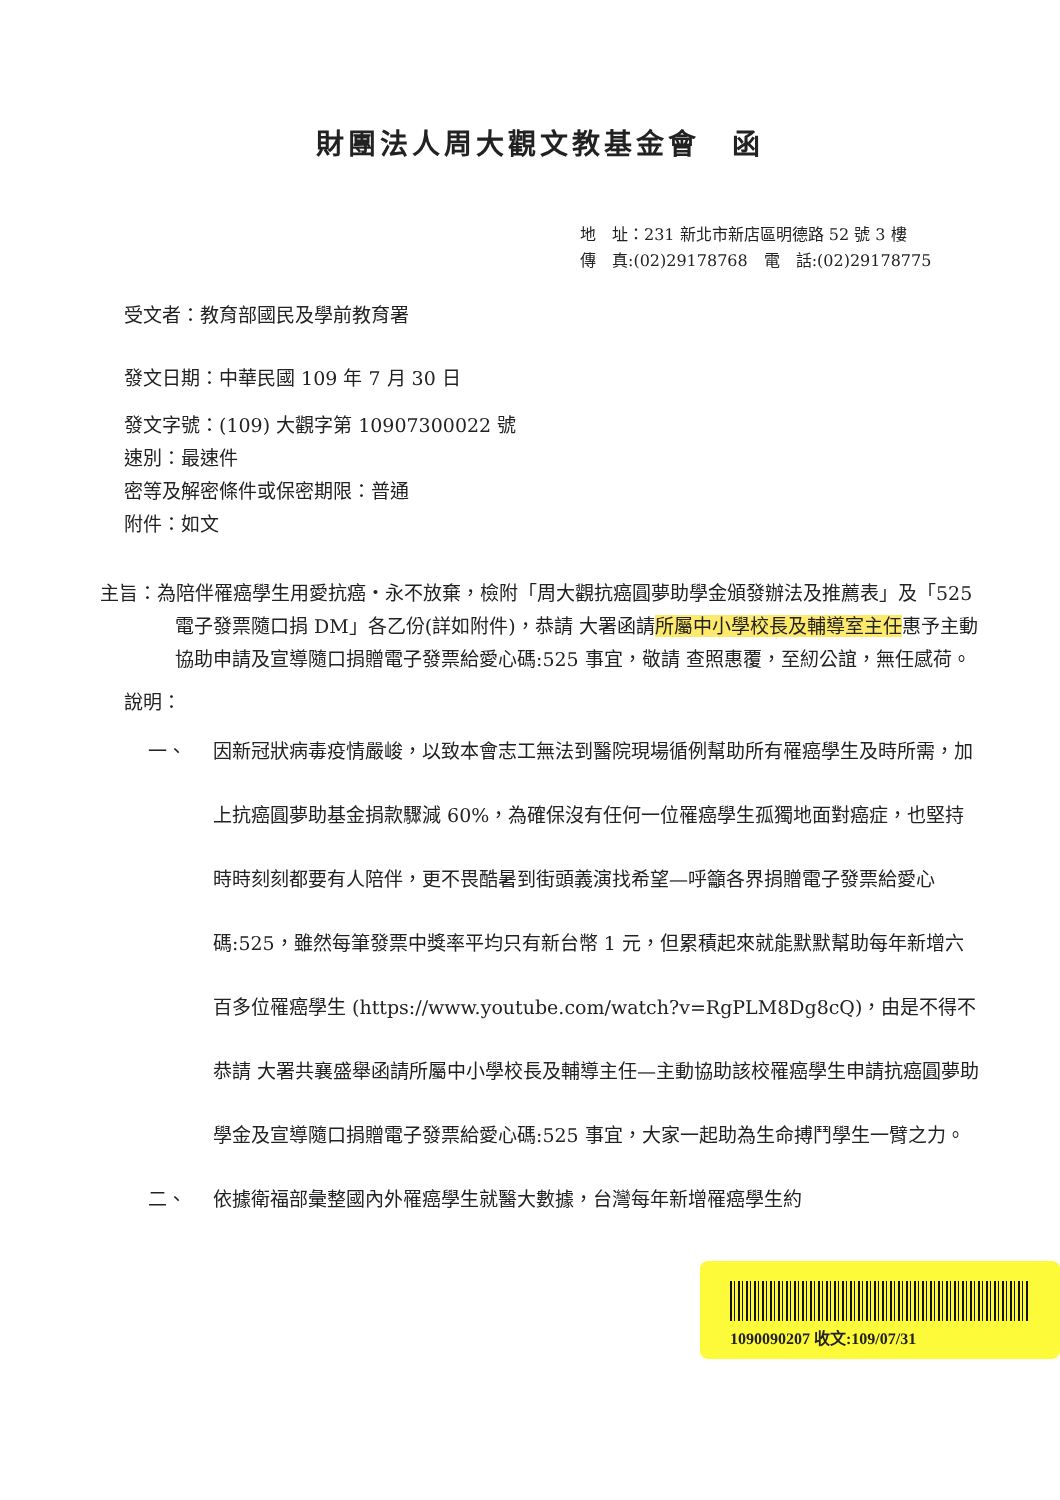財團法人周大觀文教基金會　函
地　址：231 新北市新店區明德路 52 號 3 樓
傳　真:(02)29178768　電　話:(02)29178775
受文者：教育部國民及學前教育署
發文日期：中華民國 109 年 7 月 30 日
發文字號：(109) 大觀字第 10907300022 號
速別：最速件
密等及解密條件或保密期限：普通
附件：如文
主旨：為陪伴罹癌學生用愛抗癌‧永不放棄，檢附「周大觀抗癌圓夢助學金頒發辦法及推薦表」及「525 電子發票隨口捐 DM」各乙份(詳如附件)，恭請 大署函請所屬中小學校長及輔導室主任惠予主動協助申請及宣導隨口捐贈電子發票給愛心碼:525 事宜，敬請 查照惠覆，至紉公誼，無任感荷。
說明：
一、 因新冠狀病毒疫情嚴峻，以致本會志工無法到醫院現場循例幫助所有罹癌學生及時所需，加上抗癌圓夢助基金捐款驟減 60%，為確保沒有任何一位罹癌學生孤獨地面對癌症，也堅持時時刻刻都要有人陪伴，更不畏酷暑到街頭義演找希望—呼籲各界捐贈電子發票給愛心碼:525，雖然每筆發票中獎率平均只有新台幣 1 元，但累積起來就能默默幫助每年新增六百多位罹癌學生 (https://www.youtube.com/watch?v=RgPLM8Dg8cQ)，由是不得不恭請 大署共襄盛舉函請所屬中小學校長及輔導主任—主動協助該校罹癌學生申請抗癌圓夢助學金及宣導隨口捐贈電子發票給愛心碼:525 事宜，大家一起助為生命搏鬥學生一臂之力。
二、 依據衛福部彙整國內外罹癌學生就醫大數據，台灣每年新增罹癌學生約
1090090207 收文:109/07/31